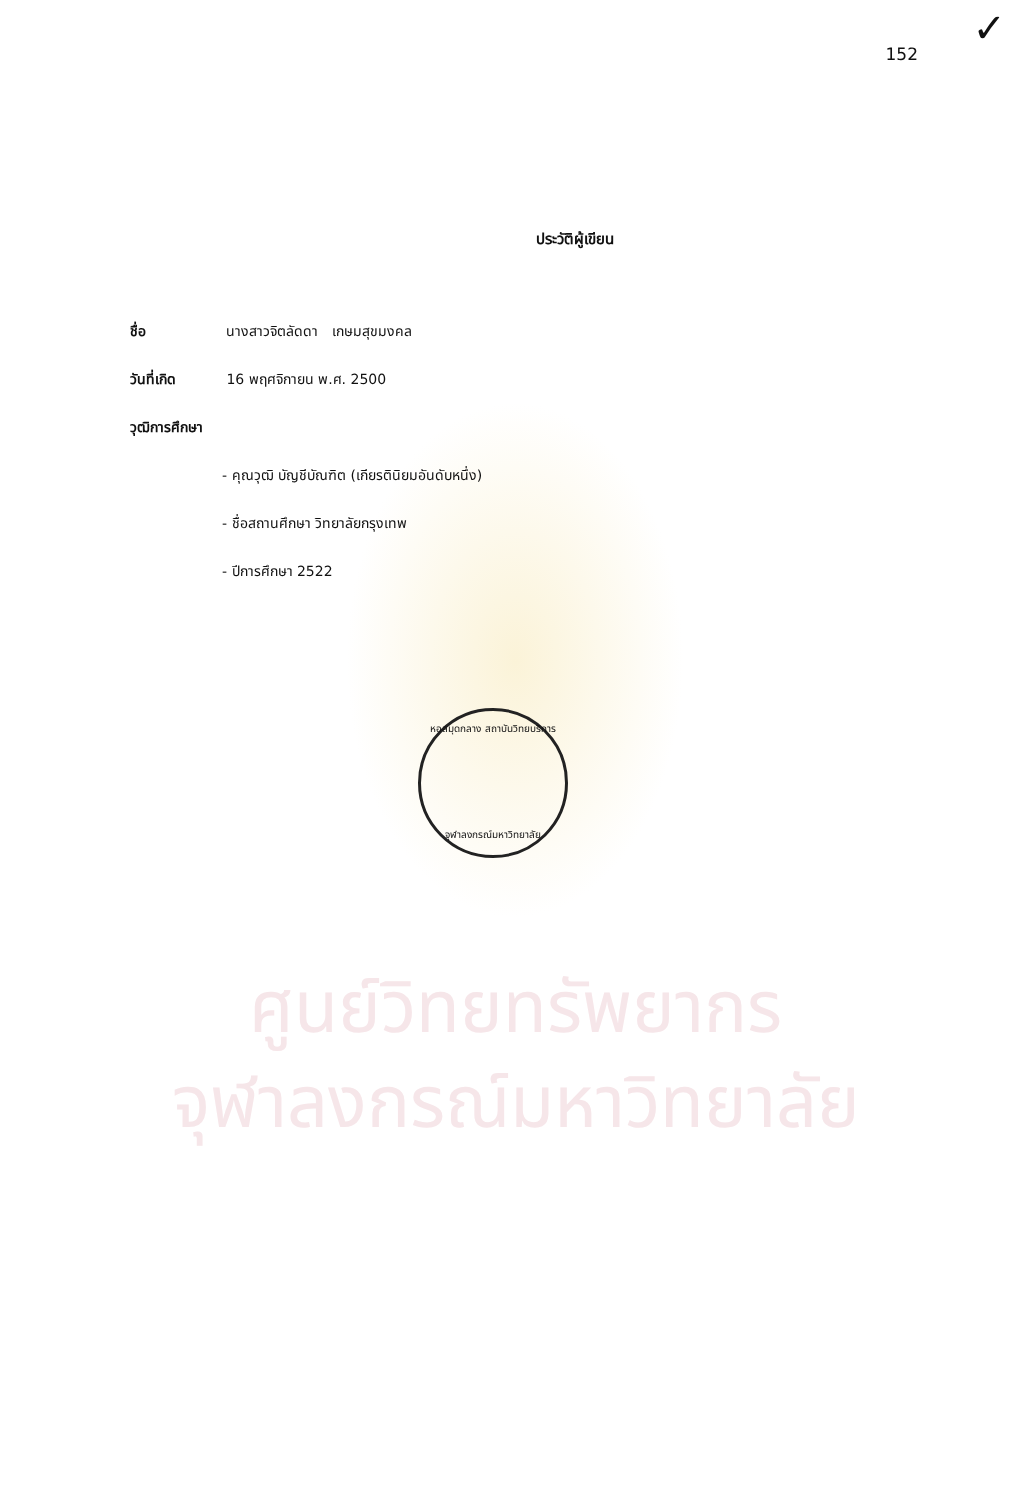ศูนย์วิทยทรัพยากร
จุฬาลงกรณ์มหาวิทยาลัย
หอสมุดกลาง สถาบันวิทยบริการ
จุฬาลงกรณ์มหาวิทยาลัย
✓
152
ประวัติผู้เขียน
ชื่อ นางสาวจิตลัดดา เกษมสุขมงคล
วันที่เกิด 16 พฤศจิกายน พ.ศ. 2500
วุฒิการศึกษา
- คุณวุฒิ บัญชีบัณฑิต (เกียรตินิยมอันดับหนึ่ง)
- ชื่อสถานศึกษา วิทยาลัยกรุงเทพ
- ปีการศึกษา 2522